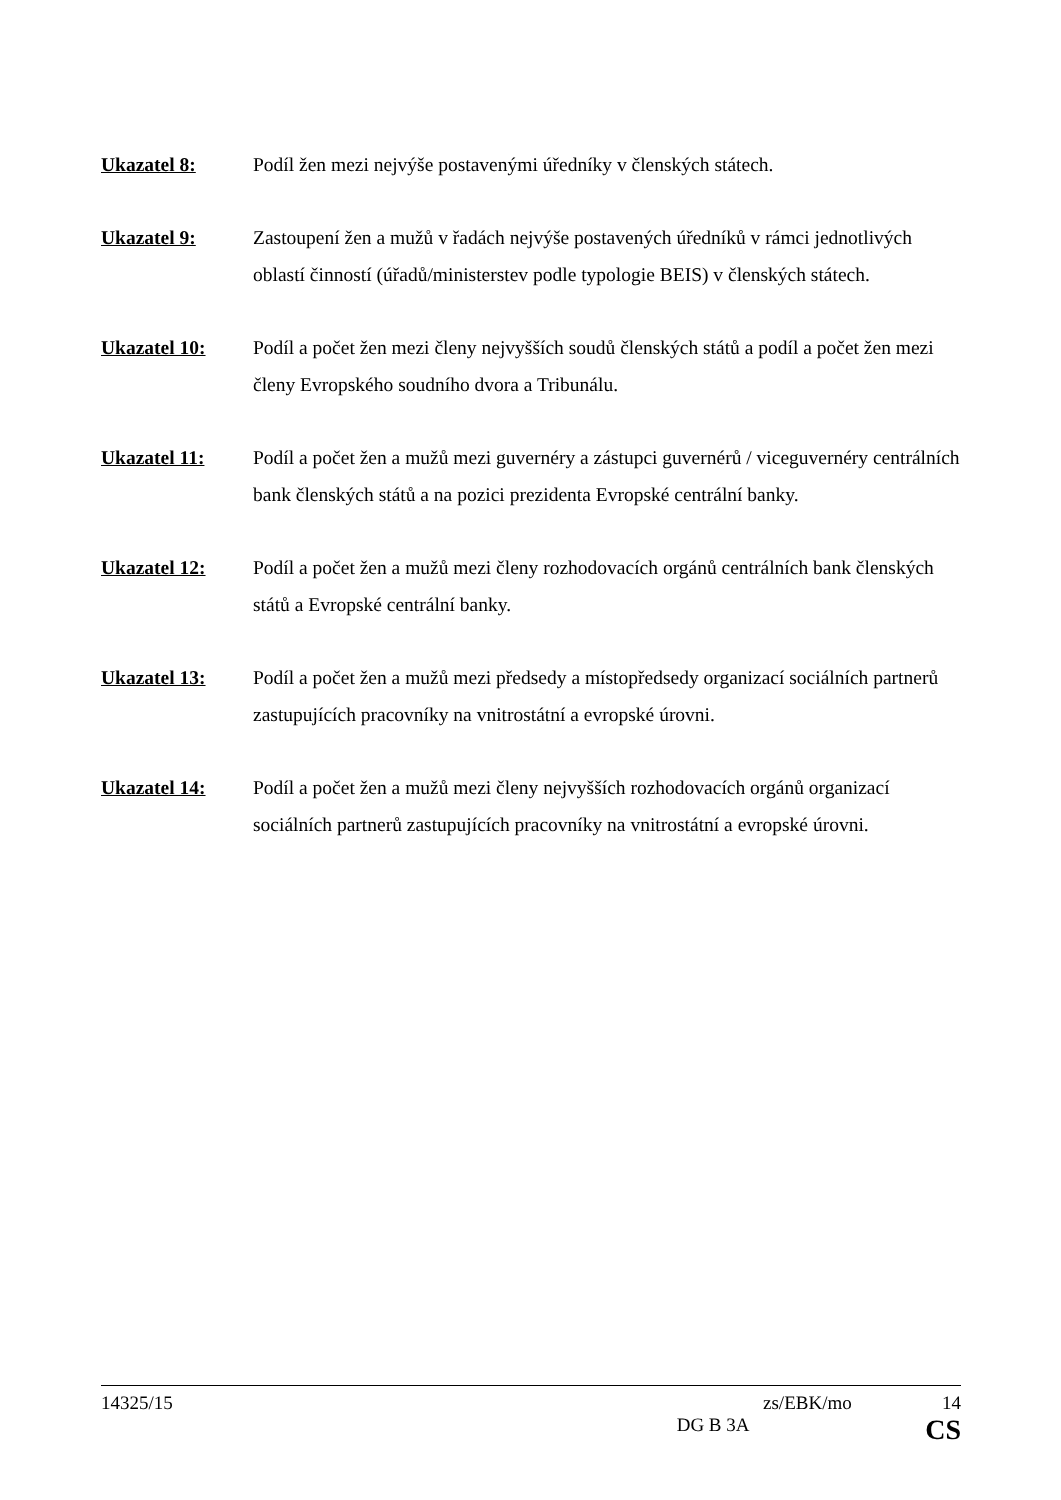Ukazatel 8: Podíl žen mezi nejvýše postavenými úředníky v členských státech.
Ukazatel 9: Zastoupení žen a mužů v řadách nejvýše postavených úředníků v rámci jednotlivých oblastí činností (úřadů/ministerstev podle typologie BEIS) v členských státech.
Ukazatel 10: Podíl a počet žen mezi členy nejvyšších soudů členských států a podíl a počet žen mezi členy Evropského soudního dvora a Tribunálu.
Ukazatel 11: Podíl a počet žen a mužů mezi guvernéry a zástupci guvernérů / viceguvernéry centrálních bank členských států a na pozici prezidenta Evropské centrální banky.
Ukazatel 12: Podíl a počet žen a mužů mezi členy rozhodovacích orgánů centrálních bank členských států a Evropské centrální banky.
Ukazatel 13: Podíl a počet žen a mužů mezi předsedy a místopředsedy organizací sociálních partnerů zastupujících pracovníky na vnitrostátní a evropské úrovni.
Ukazatel 14: Podíl a počet žen a mužů mezi členy nejvyšších rozhodovacích orgánů organizací sociálních partnerů zastupujících pracovníky na vnitrostátní a evropské úrovni.
14325/15 zs/EBK/mo 14
DG B 3A CS